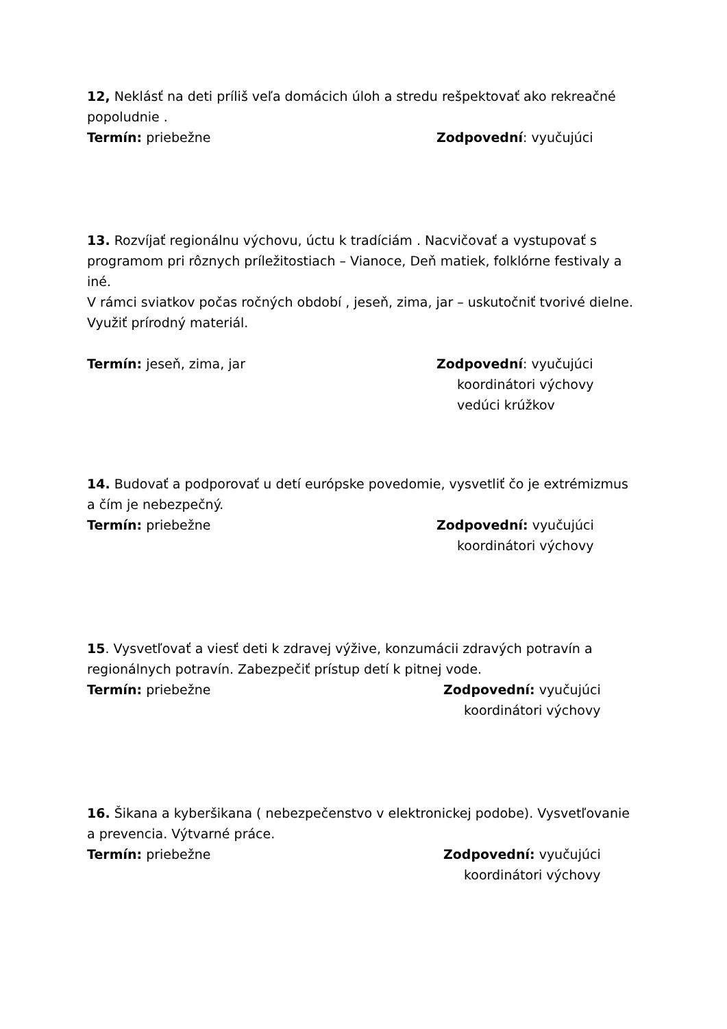12, Neklásť na deti príliš veľa domácich úloh a stredu rešpektovať ako rekreačné popoludnie .
Termín: priebežne Zodpovední: vyučujúci
13. Rozvíjať regionálnu výchovu, úctu k tradíciám . Nacvičovať a vystupovať s programom pri rôznych príležitostiach – Vianoce, Deň matiek, folklórne festivaly a iné.
V rámci sviatkov počas ročných období , jeseň, zima, jar – uskutočniť tvorivé dielne. Využiť prírodný materiál.
Termín: jeseň, zima, jar Zodpovední: vyučujúci
koordinátori výchovy
vedúci krúžkov
14. Budovať a podporovať u detí európske povedomie, vysvetliť čo je extrémizmus a čím je nebezpečný.
Termín: priebežne Zodpovední: vyučujúci
koordinátori výchovy
15. Vysvetľovať a viesť deti k zdravej výžive, konzumácii zdravých potravín a regionálnych potravín. Zabezpečiť prístup detí k pitnej vode.
Termín: priebežne Zodpovední: vyučujúci
koordinátori výchovy
16. Šikana a kyberšikana ( nebezpečenstvo v elektronickej podobe). Vysvetľovanie a prevencia. Výtvarné práce.
Termín: priebežne Zodpovední: vyučujúci
koordinátori výchovy